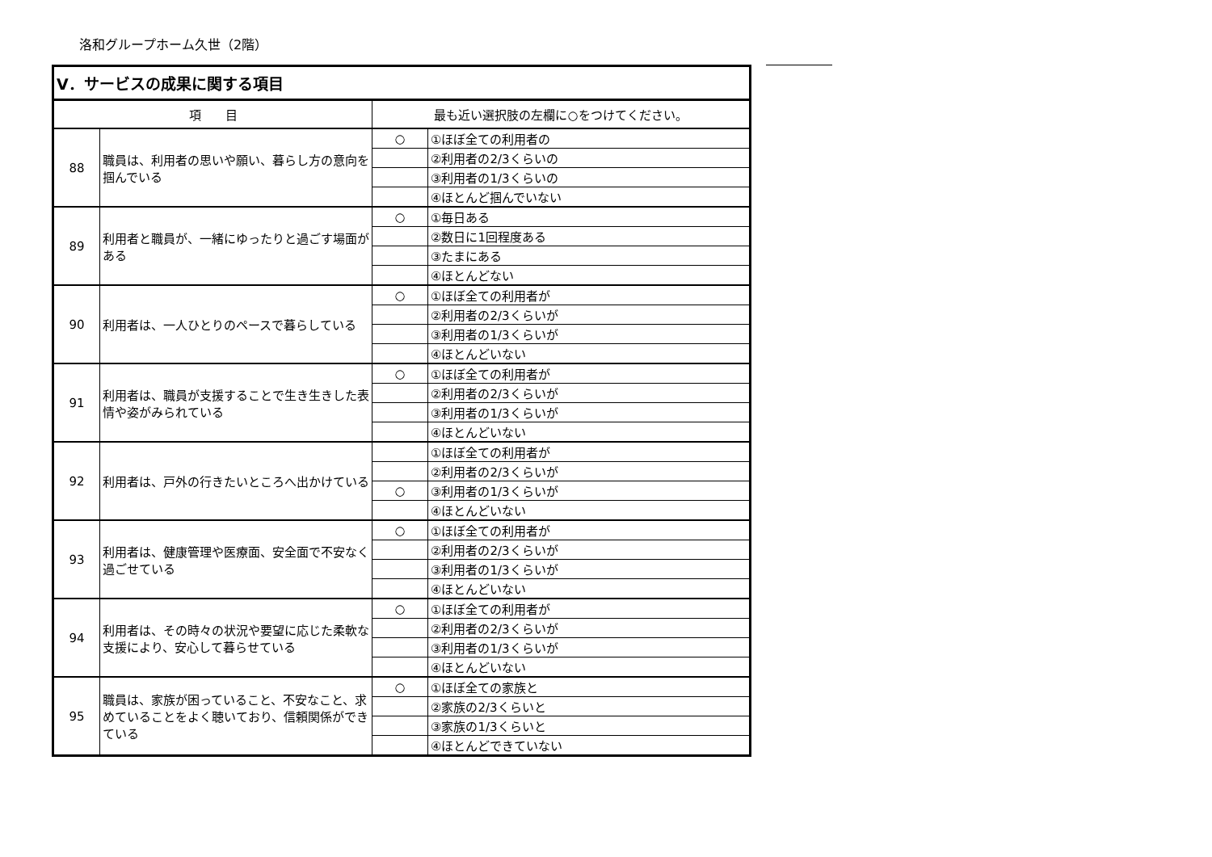洛和グループホーム久世（2階）
| Ⅴ．サービスの成果に関する項目 | | | |
| --- | --- | --- | --- |
| 項 目 | | 最も近い選択肢の左欄に○をつけてください。 | |
| 88 | 職員は、利用者の思いや願い、暮らし方の意向を掴んでいる | ○ | ①ほぼ全ての利用者の |
| | | | ②利用者の2/3くらいの |
| | | | ③利用者の1/3くらいの |
| | | | ④ほとんど掴んでいない |
| 89 | 利用者と職員が、一緒にゆったりと過ごす場面がある | ○ | ①毎日ある |
| | | | ②数日に1回程度ある |
| | | | ③たまにある |
| | | | ④ほとんどない |
| 90 | 利用者は、一人ひとりのペースで暮らしている | ○ | ①ほぼ全ての利用者が |
| | | | ②利用者の2/3くらいが |
| | | | ③利用者の1/3くらいが |
| | | | ④ほとんどいない |
| 91 | 利用者は、職員が支援することで生き生きした表情や姿がみられている | ○ | ①ほぼ全ての利用者が |
| | | | ②利用者の2/3くらいが |
| | | | ③利用者の1/3くらいが |
| | | | ④ほとんどいない |
| 92 | 利用者は、戸外の行きたいところへ出かけている | | ①ほぼ全ての利用者が |
| | | | ②利用者の2/3くらいが |
| | | ○ | ③利用者の1/3くらいが |
| | | | ④ほとんどいない |
| 93 | 利用者は、健康管理や医療面、安全面で不安なく過ごせている | ○ | ①ほぼ全ての利用者が |
| | | | ②利用者の2/3くらいが |
| | | | ③利用者の1/3くらいが |
| | | | ④ほとんどいない |
| 94 | 利用者は、その時々の状況や要望に応じた柔軟な支援により、安心して暮らせている | ○ | ①ほぼ全ての利用者が |
| | | | ②利用者の2/3くらいが |
| | | | ③利用者の1/3くらいが |
| | | | ④ほとんどいない |
| 95 | 職員は、家族が困っていること、不安なこと、求めていることをよく聴いており、信頼関係ができている | ○ | ①ほぼ全ての家族と |
| | | | ②家族の2/3くらいと |
| | | | ③家族の1/3くらいと |
| | | | ④ほとんどできていない |